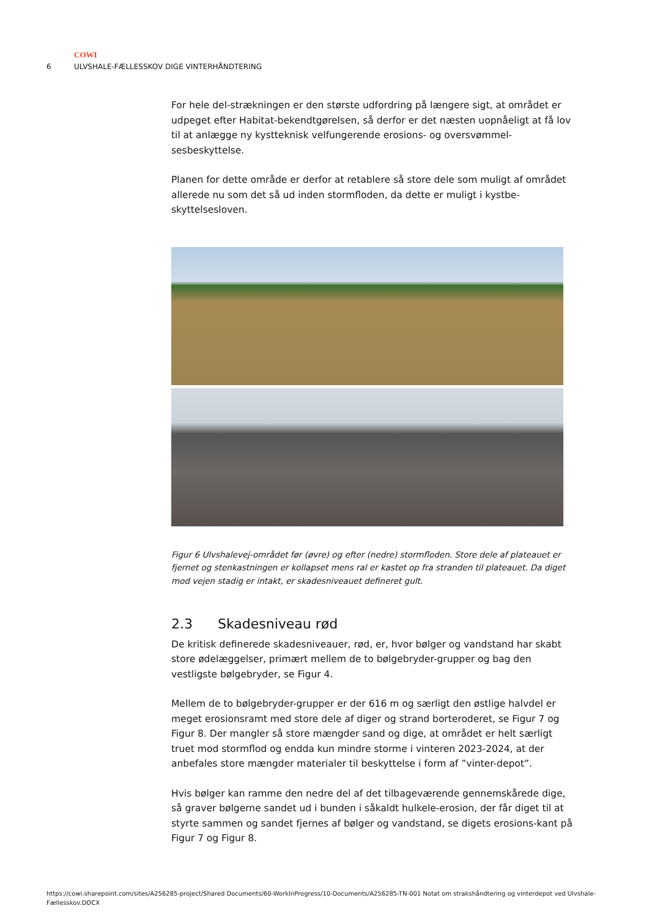COWI
6 ULVSHALE-FÆLLESSKOV DIGE VINTERHÅNDTERING
For hele del-strækningen er den største udfordring på længere sigt, at området er udpeget efter Habitat-bekendtgørelsen, så derfor er det næsten uopnåeligt at få lov til at anlægge ny kystteknisk velfungerende erosions- og oversvømmel-sesbeskyttelse.
Planen for dette område er derfor at retablere så store dele som muligt af området allerede nu som det så ud inden stormfloden, da dette er muligt i kystbe-skyttelsesloven.
Figur 6 Ulvshalevej-området før (øvre) og efter (nedre) stormfloden. Store dele af plateauet er fjernet og stenkastningen er kollapset mens ral er kastet op fra stranden til plateauet. Da diget mod vejen stadig er intakt, er skadesniveauet defineret gult.
2.3 Skadesniveau rød
De kritisk definerede skadesniveauer, rød, er, hvor bølger og vandstand har skabt store ødelæggelser, primært mellem de to bølgebryder-grupper og bag den vestligste bølgebryder, se Figur 4.
Mellem de to bølgebryder-grupper er der 616 m og særligt den østlige halvdel er meget erosionsramt med store dele af diger og strand borteroderet, se Figur 7 og Figur 8. Der mangler så store mængder sand og dige, at området er helt særligt truet mod stormflod og endda kun mindre storme i vinteren 2023-2024, at der anbefales store mængder materialer til beskyttelse i form af ”vinter-depot”.
Hvis bølger kan ramme den nedre del af det tilbageværende gennemskårede dige, så graver bølgerne sandet ud i bunden i såkaldt hulkele-erosion, der får diget til at styrte sammen og sandet fjernes af bølger og vandstand, se digets erosions-kant på Figur 7 og Figur 8.
https://cowi.sharepoint.com/sites/A256285-project/Shared Documents/60-WorkInProgress/10-Documents/A256285-TN-001 Notat om strakshåndtering og vinterdepot ved Ulvshale-Fællesskov.DOCX